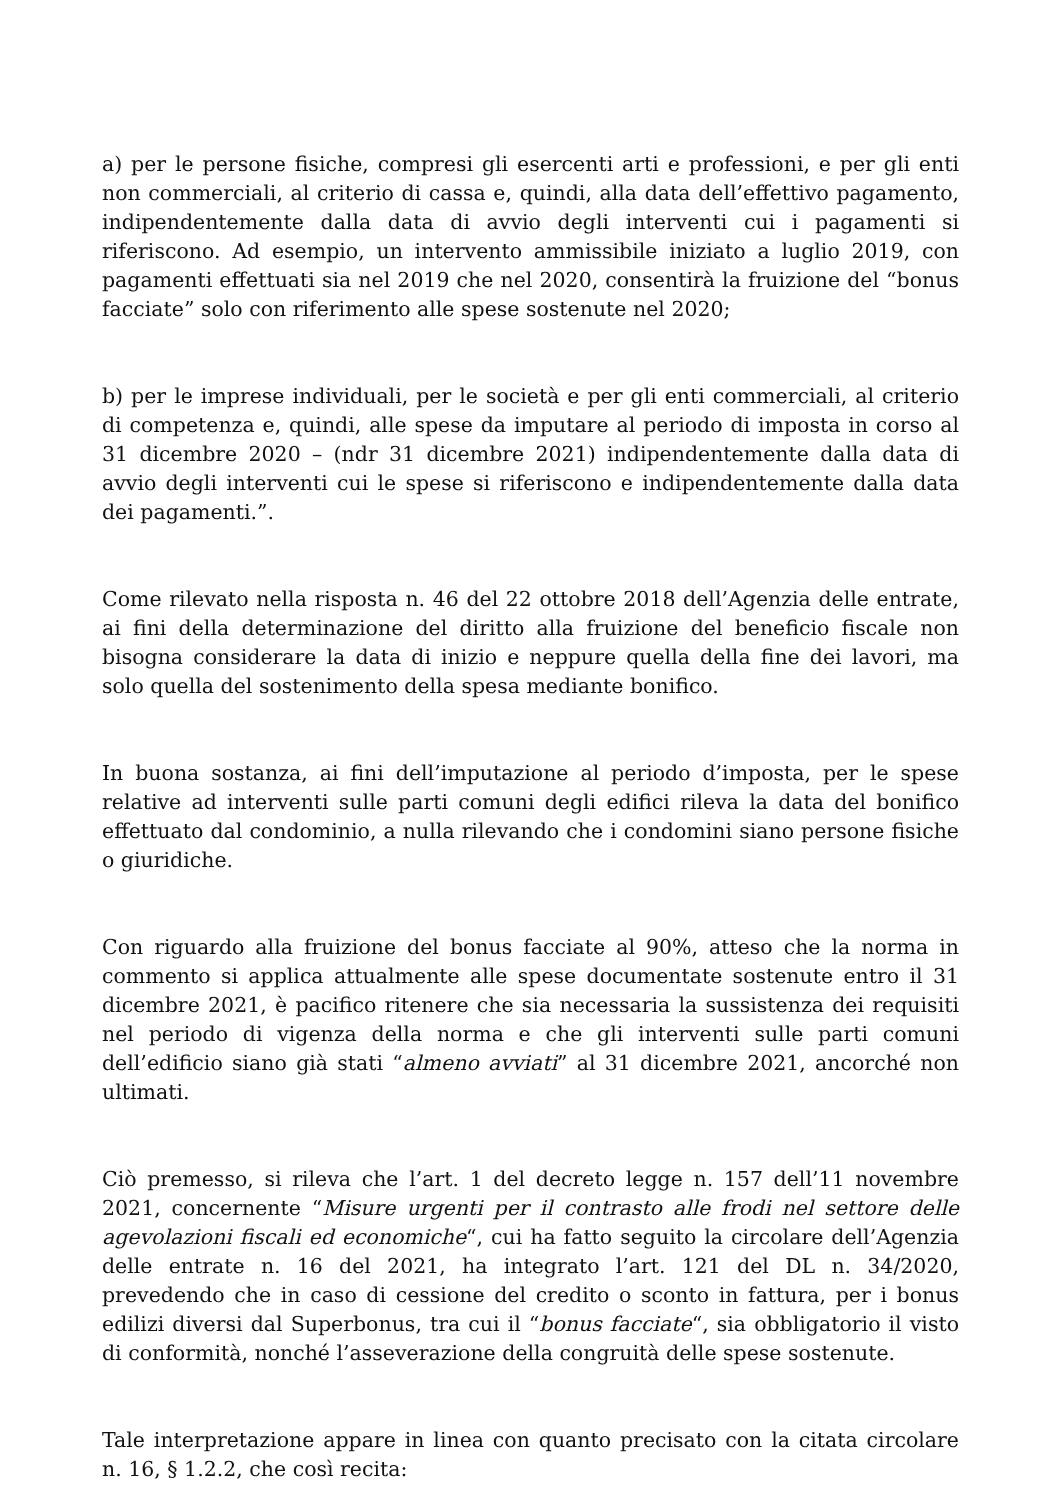a) per le persone fisiche, compresi gli esercenti arti e professioni, e per gli enti non commerciali, al criterio di cassa e, quindi, alla data dell’effettivo pagamento, indipendentemente dalla data di avvio degli interventi cui i pagamenti si riferiscono. Ad esempio, un intervento ammissibile iniziato a luglio 2019, con pagamenti effettuati sia nel 2019 che nel 2020, consentirà la fruizione del “bonus facciate” solo con riferimento alle spese sostenute nel 2020;
b) per le imprese individuali, per le società e per gli enti commerciali, al criterio di competenza e, quindi, alle spese da imputare al periodo di imposta in corso al 31 dicembre 2020 – (ndr 31 dicembre 2021) indipendentemente dalla data di avvio degli interventi cui le spese si riferiscono e indipendentemente dalla data dei pagamenti.”.
Come rilevato nella risposta n. 46 del 22 ottobre 2018 dell’Agenzia delle entrate, ai fini della determinazione del diritto alla fruizione del beneficio fiscale non bisogna considerare la data di inizio e neppure quella della fine dei lavori, ma solo quella del sostenimento della spesa mediante bonifico.
In buona sostanza, ai fini dell’imputazione al periodo d’imposta, per le spese relative ad interventi sulle parti comuni degli edifici rileva la data del bonifico effettuato dal condominio, a nulla rilevando che i condomini siano persone fisiche o giuridiche.
Con riguardo alla fruizione del bonus facciate al 90%, atteso che la norma in commento si applica attualmente alle spese documentate sostenute entro il 31 dicembre 2021, è pacifico ritenere che sia necessaria la sussistenza dei requisiti nel periodo di vigenza della norma e che gli interventi sulle parti comuni dell’edificio siano già stati “almeno avviati” al 31 dicembre 2021, ancorché non ultimati.
Ciò premesso, si rileva che l’art. 1 del decreto legge n. 157 dell’11 novembre 2021, concernente “Misure urgenti per il contrasto alle frodi nel settore delle agevolazioni fiscali ed economiche“, cui ha fatto seguito la circolare dell’Agenzia delle entrate n. 16 del 2021, ha integrato l’art. 121 del DL n. 34/2020, prevedendo che in caso di cessione del credito o sconto in fattura, per i bonus edilizi diversi dal Superbonus, tra cui il “bonus facciate“, sia obbligatorio il visto di conformità, nonché l’asseverazione della congruità delle spese sostenute.
Tale interpretazione appare in linea con quanto precisato con la citata circolare n. 16, § 1.2.2, che così recita: